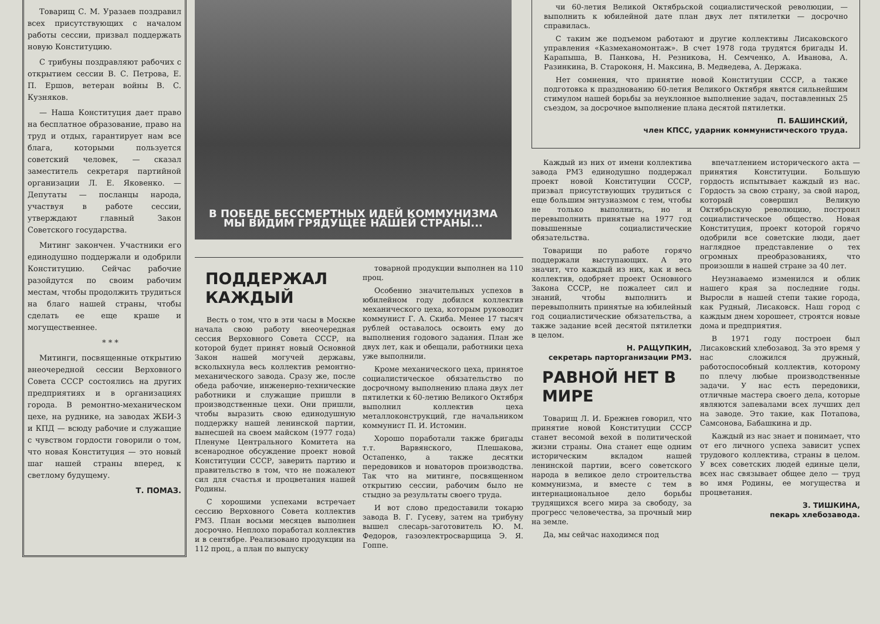Товарищ С. М. Уразаев поздравил всех присутствующих с началом работы сессии, призвал поддержать новую Конституцию.
С трибуны поздравляют рабочих с открытием сессии В. С. Петрова, Е. П. Ершов, ветеран войны В. С. Кузняков.
— Наша Конституция дает право на бесплатное образование, право на труд и отдых, гарантирует нам все блага, которыми пользуется советский человек, — сказал заместитель секретаря партийной организации Л. Е. Яковенко. — Депутаты — посланцы народа, участвуя в работе сессии, утверждают главный Закон Советского государства.
Митинг закончен. Участники его единодушно поддержали и одобрили Конституцию. Сейчас рабочие разойдутся по своим рабочим местам, чтобы продолжить трудиться на благо нашей страны, чтобы сделать ее еще краше и могущественнее.
* * *
Митинги, посвященные открытию внеочередной сессии Верховного Совета СССР состоялись на других предприятиях и в организациях города. В ремонтно-механическом цехе, на руднике, на заводах ЖБИ-3 и КПД — всюду рабочие и служащие с чувством гордости говорили о том, что новая Конституция — это новый шаг нашей страны вперед, к светлому будущему.
Т. ПОМАЗ.
В ПОБЕДЕ БЕССМЕРТНЫХ ИДЕЙ КОММУНИЗМА
МЫ ВИДИМ ГРЯДУЩЕЕ НАШЕЙ СТРАНЫ...
ПОДДЕРЖАЛ КАЖДЫЙ
Весть о том, что в эти часы в Москве начала свою работу внеочередная сессия Верховного Совета СССР, на которой будет принят новый Основной Закон нашей могучей державы, всколыхнула весь коллектив ремонтно-механического завода. Сразу же, после обеда рабочие, инженерно-технические работники и служащие пришли в производственные цехи. Они пришли, чтобы выразить свою единодушную поддержку нашей ленинской партии, вынесшей на своем майском (1977 года) Пленуме Центрального Комитета на всенародное обсуждение проект новой Конституции СССР, заверить партию и правительство в том, что не пожалеют сил для счастья и процветания нашей Родины.
С хорошими успехами встречает сессию Верховного Совета коллектив РМЗ. План восьми месяцев выполнен досрочно. Неплохо поработал коллектив и в сентябре. Реализовано продукции на 112 проц., а план по выпуску
товарной продукции выполнен на 110 проц.
Особенно значительных успехов в юбилейном году добился коллектив механического цеха, которым руководит коммунист Г. А. Скиба. Менее 17 тысяч рублей оставалось освоить ему до выполнения годового задания. План же двух лет, как и обещали, работники цеха уже выполнили.
Кроме механического цеха, принятое социалистическое обязательство по досрочному выполнению плана двух лет пятилетки к 60-летию Великого Октября выполнил коллектив цеха металлоконструкций, где начальником коммунист П. И. Истомин.
Хорошо поработали также бригады т.т. Варвянского, Плешакова, Остапенко, а также десятки передовиков и новаторов производства. Так что на митинге, посвященном открытию сессии, рабочим было не стыдно за результаты своего труда.
И вот слово предоставили токарю завода В. Г. Гусеву, затем на трибуну вышел слесарь-заготовитель Ю. М. Федоров, газоэлектросварщица Э. Я. Гоппе.
чи 60-летия Великой Октябрьской социалистической революции, — выполнить к юбилейной дате план двух лет пятилетки — досрочно справилась.
С таким же подъемом работают и другие коллективы Лисаковского управления «Казмеханомонтаж». В счет 1978 года трудятся бригады И. Карапыша, В. Панкова, Н. Резникова, Н. Семченко, А. Иванова, А. Разинкина, В. Староконя, Н. Максина, В. Медведева, А. Держака.
Нет сомнения, что принятие новой Конституции СССР, а также подготовка к празднованию 60-летия Великого Октября явятся сильнейшим стимулом нашей борьбы за неуклонное выполнение задач, поставленных 25 съездом, за досрочное выполнение плана десятой пятилетки.
П. БАШИНСКИЙ,
член КПСС, ударник коммунистического труда.
Каждый из них от имени коллектива завода РМЗ единодушно поддержал проект новой Конституции СССР, призвал присутствующих трудиться с еще большим энтузиазмом с тем, чтобы не только выполнить, но и перевыполнить принятые на 1977 год повышенные социалистические обязательства.
Товарищи по работе горячо поддержали выступающих. А это значит, что каждый из них, как и весь коллектив, одобряет проект Основного Закона СССР, не пожалеет сил и знаний, чтобы выполнить и перевыполнить принятые на юбилейный год социалистические обязательства, а также задание всей десятой пятилетки в целом.
Н. РАЩУПКИН,
секретарь парторганизации РМЗ.
РАВНОЙ НЕТ В МИРЕ
Товарищ Л. И. Брежнев говорил, что принятие новой Конституции СССР станет весомой вехой в политической жизни страны. Она станет еще одним историческим вкладом нашей ленинской партии, всего советского народа в великое дело строительства коммунизма, и вместе с тем в интернациональное дело борьбы трудящихся всего мира за свободу, за прогресс человечества, за прочный мир на земле.
Да, мы сейчас находимся под
впечатлением исторического акта — принятия Конституции. Большую гордость испытывает каждый из нас. Гордость за свою страну, за свой народ, который совершил Великую Октябрьскую революцию, построил социалистическое общество. Новая Конституция, проект которой горячо одобрили все советские люди, дает наглядное представление о тех огромных преобразованиях, что произошли в нашей стране за 40 лет.
Неузнаваемо изменился и облик нашего края за последние годы. Выросли в нашей степи такие города, как Рудный, Лисаковск. Наш город с каждым днем хорошеет, строятся новые дома и предприятия.
В 1971 году построен был Лисаковский хлебозавод. За это время у нас сложился дружный, работоспособный коллектив, которому по плечу любые производственные задачи. У нас есть передовики, отличные мастера своего дела, которые являются запевалами всех лучших дел на заводе. Это такие, как Потапова, Самсонова, Бабашкина и др.
Каждый из нас знает и понимает, что от его личного успеха зависит успех трудового коллектива, страны в целом. У всех советских людей единые цели, всех нас связывает общее дело — труд во имя Родины, ее могущества и процветания.
З. ТИШКИНА,
пекарь хлебозавода.